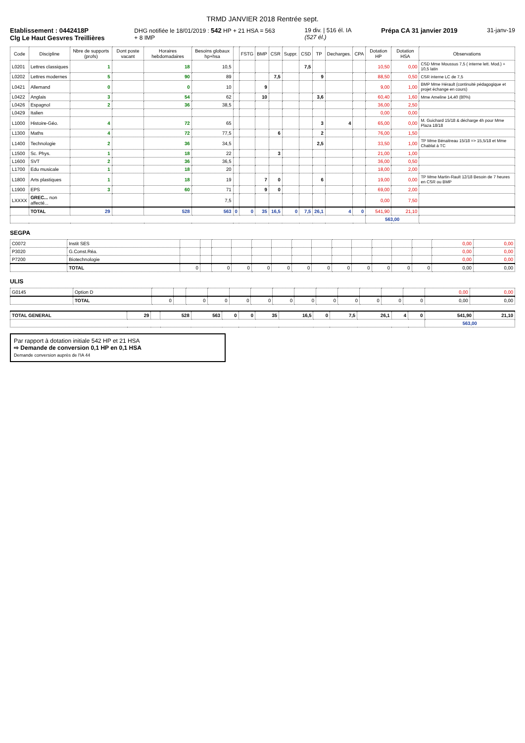TRMD JANVIER 2018 Rentrée sept.
Etablissement : 0442418P
Clg Le Haut Gesvres Treillières
DHG notifiée le 18/01/2019 : 542 HP + 21 HSA = 563
+ 8 IMP
19 div. | 516 él. IA
(527 él.)
Prépa CA 31 janvier 2019 31-janv-19
| Code | Discipline | Nbre de supports (profs) | Dont poste vacant | Horaires hebdomadaires | Besoins globaux hp+hsa | | FSTG | BMP | CSR | Suppr. | CSD | TP | Decharges. | CPA | Dotation HP | Dotation HSA | Observations |
| --- | --- | --- | --- | --- | --- | --- | --- | --- | --- | --- | --- | --- | --- | --- | --- | --- | --- |
| L0201 | Lettres classiques | 1 | | 18 | 10,5 | | | | | | 7,5 | | | | 10,50 | 0,00 | CSD Mme Moussus 7,5 ( interne lett. Mod.) + 10,5 latin |
| L0202 | Lettres modernes | 5 | | 90 | 89 | | | | 7,5 | | | 9 | | | 88,50 | 0,50 | CSR interne LC de 7,5 |
| L0421 | Allemand | 0 | | 0 | 10 | | | 9 | | | | | | | 9,00 | 1,00 | BMP Mme Hérault (continuité pédagogique et projet échange en cours) |
| L0422 | Anglais | 3 | | 54 | 62 | | | 10 | | | | 3,6 | | | 60,40 | 1,60 | Mme Ameline 14,40 (80%) |
| L0426 | Espagnol | 2 | | 36 | 38,5 | | | | | | | | | | 36,00 | 2,50 | |
| L0429 | Italien | | | | | | | | | | | | | | 0,00 | 0,00 | |
| L1000 | Histoire-Géo. | 4 | | 72 | 65 | | | | | | | 3 | 4 | | 65,00 | 0,00 | M. Guichard 15/18 & décharge 4h pour Mme Plaza 18/18 |
| L1300 | Maths | 4 | | 72 | 77,5 | | | | 6 | | | 2 | | | 76,00 | 1,50 | |
| L1400 | Technologie | 2 | | 36 | 34,5 | | | | | | | 2,5 | | | 33,50 | 1,00 | TP Mme Bénaitreau 15/18 => 15,5/18 et Mme Chablat à TC |
| L1500 | Sc. Phys. | 1 | | 18 | 22 | | | | 3 | | | | | | 21,00 | 1,00 | |
| L1600 | SVT | 2 | | 36 | 36,5 | | | | | | | | | | 36,00 | 0,50 | |
| L1700 | Edu musicale | 1 | | 18 | 20 | | | | | | | | | | 18,00 | 2,00 | |
| L1800 | Arts plastiques | 1 | | 18 | 19 | | | 7 | 0 | | | 6 | | | 19,00 | 0,00 | TP Mme Martin-Rault 12/18 Besoin de 7 heures en CSR ou BMP |
| L1900 | EPS | 3 | | 60 | 71 | | | 9 | 0 | | | | | | 69,00 | 2,00 | |
| LXXXX | GREC... non affecté... | | | | 7,5 | | | | | | | | | | 0,00 | 7,50 | |
| | TOTAL | 29 | | 528 | 563 | 0 | 0 | 35 | 16,5 | 0 | 7,5 | 26,1 | 4 | 0 | 541,90 | 21,10 | |
| | | | | | | | | | | | | | | | 563,00 | | |
SEGPA
| C0072 | Instit SES | | | | | | | | | | | | | | 0,00 | 0,00 |
| P3020 | G.Const.Réa. | | | | | | | | | | | | | | 0,00 | 0,00 |
| P7200 | Biotechnologie | | | | | | | | | | | | | | 0,00 | 0,00 |
| | TOTAL | 0 | | 0 | 0 | 0 | 0 | 0 | 0 | 0 | 0 | 0 | 0 | 0 | 0,00 | 0,00 |
ULIS
| G0145 | Option D | | | | | | | | | | | | | | 0,00 | 0,00 |
| | TOTAL | 0 | | 0 | 0 | 0 | 0 | 0 | 0 | 0 | 0 | 0 | 0 | 0 | 0,00 | 0,00 |
| TOTAL GENERAL | 29 | | 528 | 563 | 0 | 0 | 35 | 16,5 | 0 | 7,5 | 26,1 | 4 | 0 | 541,90 | 21,10 |
| | | | | | | | | | | | | | | 563,00 | |
Par rapport à dotation initiale 542 HP et 21 HSA
⇨ Demande de conversion 0,1 HP en 0,1 HSA
Demande conversion auprès de l'IA 44